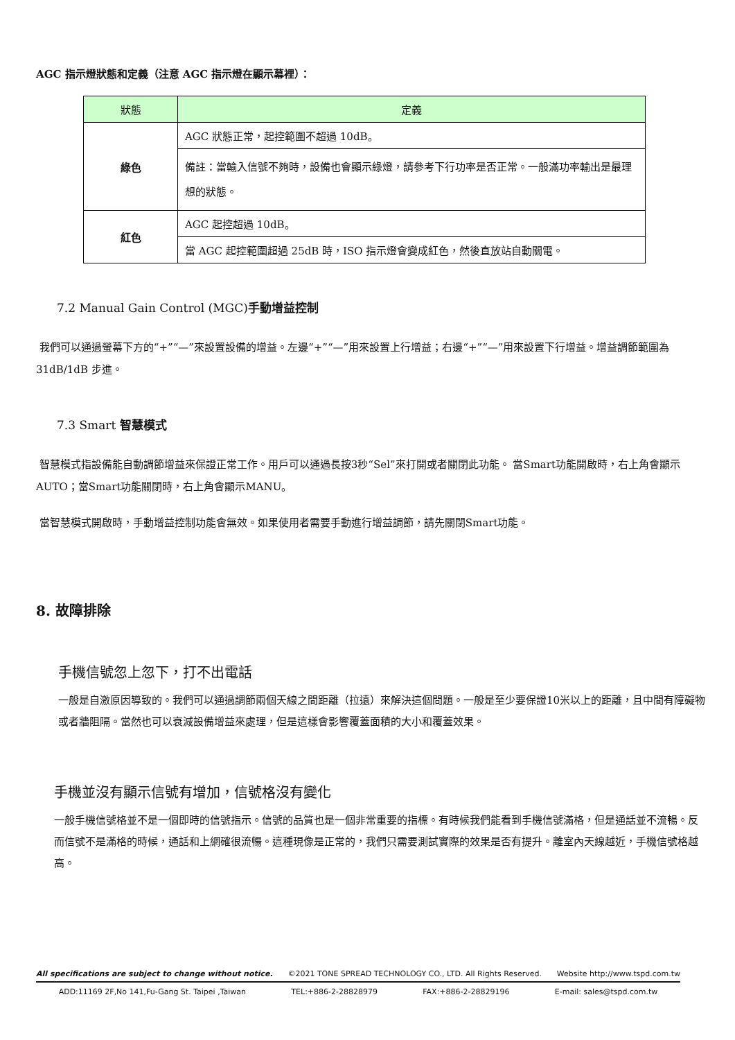AGC 指示燈狀態和定義（注意 AGC 指示燈在顯示幕裡）：
| 狀態 | 定義 |
| --- | --- |
| 綠色 | AGC 狀態正常，起控範圍不超過 10dB。 |
| | 備註：當輸入信號不夠時，設備也會顯示綠燈，請參考下行功率是否正常。一般滿功率輸出是最理想的狀態。 |
| 紅色 | AGC 起控超過 10dB。 |
| | 當 AGC 起控範圍超過 25dB 時，ISO 指示燈會變成紅色，然後直放站自動關電。 |
7.2 Manual Gain Control (MGC)手動增益控制
我們可以通過螢幕下方的“+”“—”來設置設備的增益。左邊“+”“—”用來設置上行增益；右邊“+”“—”用來設置下行增益。增益調節範圍為 31dB/1dB 步進。
7.3 Smart 智慧模式
智慧模式指設備能自動調節增益來保證正常工作。用戶可以通過長按3秒“Sel”來打開或者關閉此功能。 當Smart功能開啟時，右上角會顯示AUTO；當Smart功能關閉時，右上角會顯示MANU。
當智慧模式開啟時，手動增益控制功能會無效。如果使用者需要手動進行增益調節，請先關閉Smart功能。
8. 故障排除
手機信號忽上忽下，打不出電話
一般是自激原因導致的。我們可以通過調節兩個天線之間距離（拉遠）來解決這個問題。一般是至少要保證10米以上的距離，且中間有障礙物或者牆阻隔。當然也可以衰減設備增益來處理，但是這樣會影響覆蓋面積的大小和覆蓋效果。
手機並沒有顯示信號有增加，信號格沒有變化
一般手機信號格並不是一個即時的信號指示。信號的品質也是一個非常重要的指標。有時候我們能看到手機信號滿格，但是通話並不流暢。反而信號不是滿格的時候，通話和上網確很流暢。這種現像是正常的，我們只需要測試實際的效果是否有提升。離室內天線越近，手機信號格越高。
All specifications are subject to change without notice. ©2021 TONE SPREAD TECHNOLOGY CO., LTD. All Rights Reserved. Website http://www.tspd.com.tw
ADD:11169 2F,No 141,Fu-Gang St. Taipei ,Taiwan TEL:+886-2-28828979 FAX:+886-2-28829196 E-mail: sales@tspd.com.tw